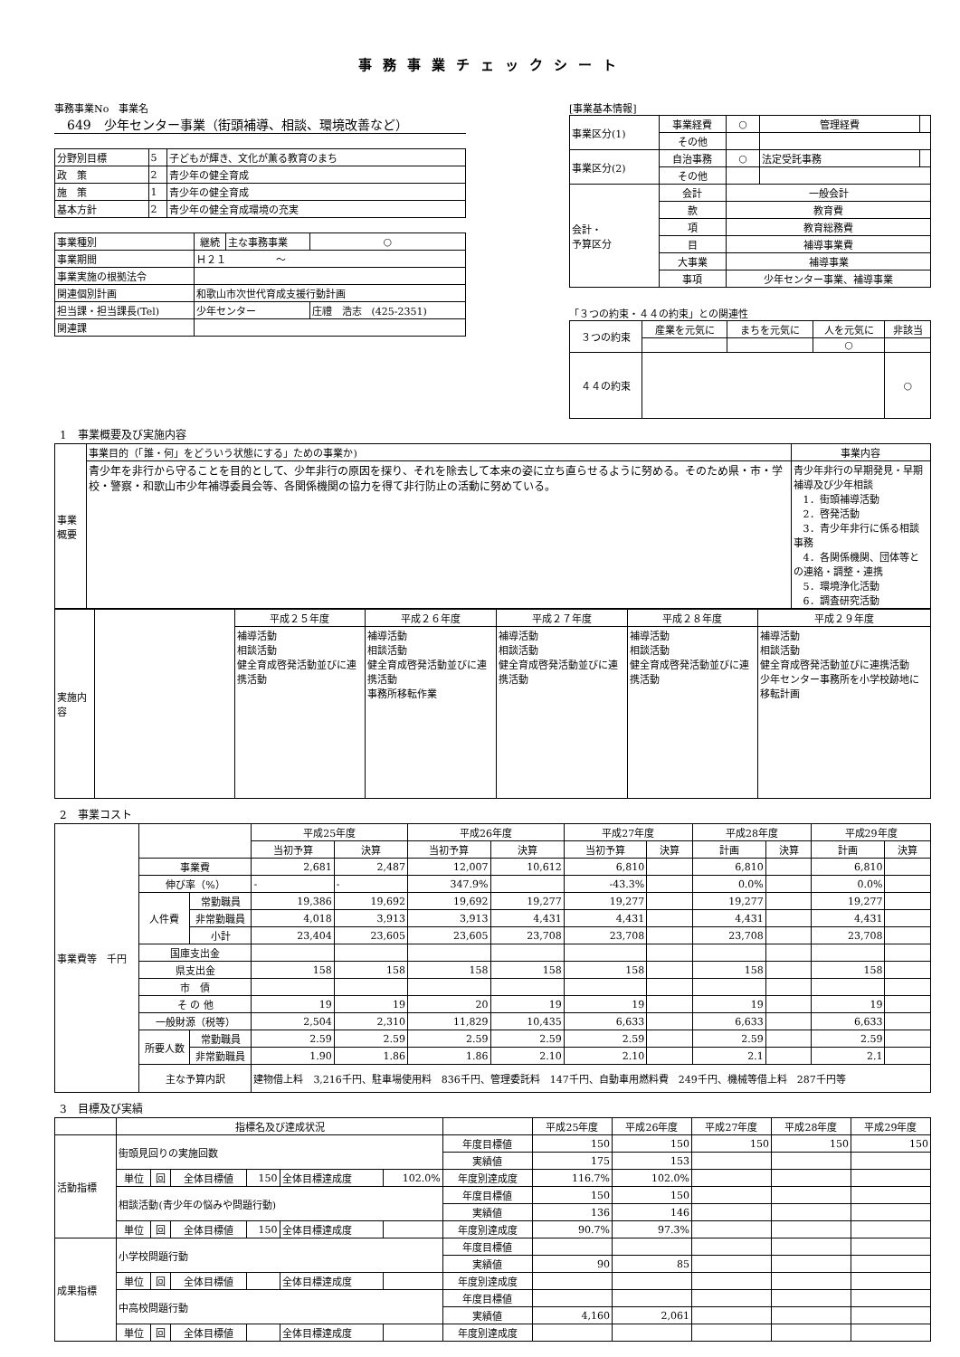事務事業チェックシート
事務事業No　事業名
　649　少年センター事業（街頭補導、相談、環境改善など）
| 分野別目標 | 5 | 子どもが輝き、文化が薫る教育のまち |
| 政 策 | 2 | 青少年の健全育成 |
| 施 策 | 1 | 青少年の健全育成 |
| 基本方針 | 2 | 青少年の健全育成環境の充実 |
| 事業種別 | 継続 | 主な事務事業 | ○ |
| 事業期間 | Ｈ２１ ～ | | |
| 事業実施の根拠法令 | | | |
| 関連個別計画 | 和歌山市次世代育成支援行動計画 | | |
| 担当課・担当課長(Tel) | 少年センター | | 庄禮 浩志 (425-2351) |
| 関連課 | | | |
[事業基本情報]
| 事業区分(1) | 事業経費 | ○ | 管理経費 | |
| | その他 | | | |
| 事業区分(2) | 自治事務 | ○ | 法定受託事務 | |
| | その他 | | | |
| 会計・ 予算区分 | 会計 | 一般会計 | | |
| | 款 | 教育費 | | |
| | 項 | 教育総務費 | | |
| | 目 | 補導事業費 | | |
| | 大事業 | 補導事業 | | |
| | 事項 | 少年センター事業、補導事業 | | |
「３つの約束・４４の約束」との関連性
| ３つの約束 | 産業を元気に | まちを元気に | 人を元気に | 非該当 |
| | | | ○ | |
| ４４の約束 | | | | ○ |
1　事業概要及び実施内容
| 事業概要 | 事業目的（「誰・何」をどういう状態にする」ための事業か) | 事業内容 |
| | 青少年を非行から守ることを目的として、少年非行の原因を探り、それを除去して本来の姿に立ち直らせるように努める。そのため県・市・学校・警察・和歌山市少年補導委員会等、各関係機関の協力を得て非行防止の活動に努めている。 | 青少年非行の早期発見・早期補導及び少年相談 1．街頭補導活動 2．啓発活動 3．青少年非行に係る相談事務 4．各関係機関、団体等との連絡・調整・連携 5．環境浄化活動 6．調査研究活動 |
| 実施内容 | | 平成２５年度 | 平成２６年度 | 平成２７年度 | 平成２８年度 | 平成２９年度 |
| | | 補導活動 相談活動 健全育成啓発活動並びに連携活動 | 補導活動 相談活動 健全育成啓発活動並びに連携活動 事務所移転作業 | 補導活動 相談活動 健全育成啓発活動並びに連携活動 | 補導活動 相談活動 健全育成啓発活動並びに連携活動 | 補導活動 相談活動 健全育成啓発活動並びに連携活動 少年センター事務所を小学校跡地に移転計画 |
2　事業コスト
| 事業費等 千円 | | | 平成25年度 | | 平成26年度 | | 平成27年度 | | 平成28年度 | | 平成29年度 | |
| | | | 当初予算 | 決算 | 当初予算 | 決算 | 当初予算 | 決算 | 計画 | 決算 | 計画 | 決算 |
| | 事業費 | | 2,681 | 2,487 | 12,007 | 10,612 | 6,810 | | 6,810 | | 6,810 | |
| | 伸び率（%） | | - | - | 347.9% | | -43.3% | | 0.0% | | 0.0% | |
| | 人件費 | 常勤職員 | 19,386 | 19,692 | 19,692 | 19,277 | 19,277 | | 19,277 | | 19,277 | |
| | | 非常勤職員 | 4,018 | 3,913 | 3,913 | 4,431 | 4,431 | | 4,431 | | 4,431 | |
| | | 小計 | 23,404 | 23,605 | 23,605 | 23,708 | 23,708 | | 23,708 | | 23,708 | |
| | 国庫支出金 | | | | | | | | | | | |
| | 県支出金 | | 158 | 158 | 158 | 158 | 158 | | 158 | | 158 | |
| | 市 債 | | | | | | | | | | | |
| | そ の 他 | | 19 | 19 | 20 | 19 | 19 | | 19 | | 19 | |
| | 一般財源（税等） | | 2,504 | 2,310 | 11,829 | 10,435 | 6,633 | | 6,633 | | 6,633 | |
| | 所要人数 | 常勤職員 | 2.59 | 2.59 | 2.59 | 2.59 | 2.59 | | 2.59 | | 2.59 | |
| | | 非常勤職員 | 1.90 | 1.86 | 1.86 | 2.10 | 2.10 | | 2.1 | | 2.1 | |
| | 主な予算内訳 | | 建物借上料 3,216千円、駐車場使用料 836千円、管理委託料 147千円、自動車用燃料費 249千円、機械等借上料 287千円等 | | | | | | | | | |
3　目標及び実績
| | 指標名及び達成状況 | | | | | | | 平成25年度 | 平成26年度 | 平成27年度 | 平成28年度 | 平成29年度 |
| 活動指標 | 街頭見回りの実施回数 | | | | | | 年度目標値 | 150 | 150 | 150 | 150 | 150 |
| | | | | | | | 実績値 | 175 | 153 | | | |
| | 単位 | 回 | 全体目標値 | 150 | 全体目標達成度 | 102.0% | 年度別達成度 | 116.7% | 102.0% | | | |
| | 相談活動(青少年の悩みや問題行動) | | | | | | 年度目標値 | 150 | 150 | | | |
| | | | | | | | 実績値 | 136 | 146 | | | |
| | 単位 | 回 | 全体目標値 | 150 | 全体目標達成度 | | 年度別達成度 | 90.7% | 97.3% | | | |
| 成果指標 | 小学校問題行動 | | | | | | 年度目標値 | | | | | |
| | | | | | | | 実績値 | 90 | 85 | | | |
| | 単位 | 回 | 全体目標値 | | 全体目標達成度 | | 年度別達成度 | | | | | |
| | 中高校問題行動 | | | | | | 年度目標値 | | | | | |
| | | | | | | | 実績値 | 4,160 | 2,061 | | | |
| | 単位 | 回 | 全体目標値 | | 全体目標達成度 | | 年度別達成度 | | | | | |